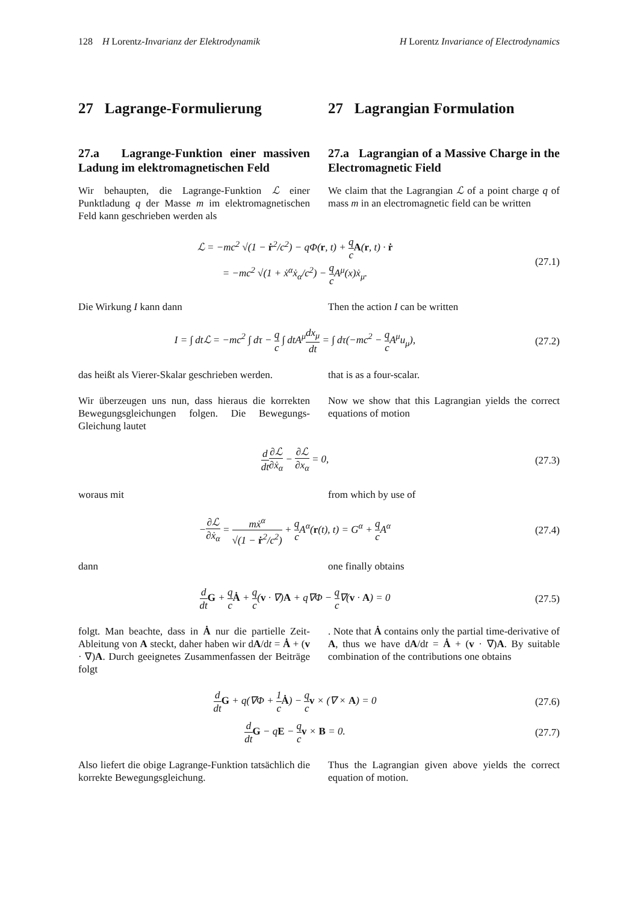128 H Lorentz-Invarianz der Elektrodynamik H Lorentz Invariance of Electrodynamics
27 Lagrange-Formulierung 27 Lagrangian Formulation
27.a Lagrange-Funktion einer massiven Ladung im elektromagnetischen Feld
27.a Lagrangian of a Massive Charge in the Electromagnetic Field
Wir behaupten, die Lagrange-Funktion ℒ einer Punktladung q der Masse m im elektromagnetischen Feld kann geschrieben werden als
We claim that the Lagrangian ℒ of a point charge q of mass m in an electromagnetic field can be written
ℒ = −mc<sup>2</sup> √(1 − ṙ<sup>2</sup>/c<sup>2</sup>) − qΦ(r, t) + q c A(r, t) · ṙ
= −mc<sup>2</sup> √(1 + ẋ<sup>α</sup>ẋ<sub>α</sub>/c<sup>2</sup>) − q c A<sup>μ</sup>(x)ẋ<sub>μ</sub>.
(27.1)
Die Wirkung I kann dann Then the action I can be written
I = ∫ dtℒ = −mc<sup>2</sup> ∫ dτ − q c ∫ dtA<sup>μ</sup>dx<sub>μ</sub> dt = ∫ dτ(−mc<sup>2</sup> − q c A<sup>μ</sup>u<sub>μ</sub>),
(27.2)
das heißt als Vierer-Skalar geschrieben werden.
that is as a four-scalar.
Wir überzeugen uns nun, dass hieraus die korrekten Bewegungsgleichungen folgen. Die Bewegungs-Gleichung lautet
Now we show that this Lagrangian yields the correct equations of motion
d dt∂ℒ ∂ẋ<sub>α</sub> − ∂ℒ ∂x<sub>α</sub> = 0, (27.3)
woraus mit from which by use of
−∂ℒ ∂ẋ<sub>α</sub> = mẋ<sup>α</sup> √(1 − ṙ<sup>2</sup>/c<sup>2</sup>) + q c A<sup>α</sup>(r(t), t) = G<sup>α</sup> + q c A<sup>α</sup>
(27.4)
dann one finally obtains
d dt G + q c Ȧ + q c(v · ∇)A + q∇Φ − q c∇(v · A) = 0
(27.5)
folgt. Man beachte, dass in Ȧ nur die partielle Zeit-Ableitung von A steckt, daher haben wir dA/dt = Ȧ + (v · ∇)A. Durch geeignetes Zusammenfassen der Beiträge folgt
. Note that Ȧ contains only the partial time-derivative of A, thus we have dA/dt = Ȧ + (v · ∇)A. By suitable combination of the contributions one obtains
d dt G + q(∇Φ + 1 c Ȧ) − q c v × (∇ × A) = 0
(27.6)
d dt G − qE − q c v × B = 0. (27.7)
Also liefert die obige Lagrange-Funktion tatsächlich die korrekte Bewegungsgleichung.
Thus the Lagrangian given above yields the correct equation of motion.